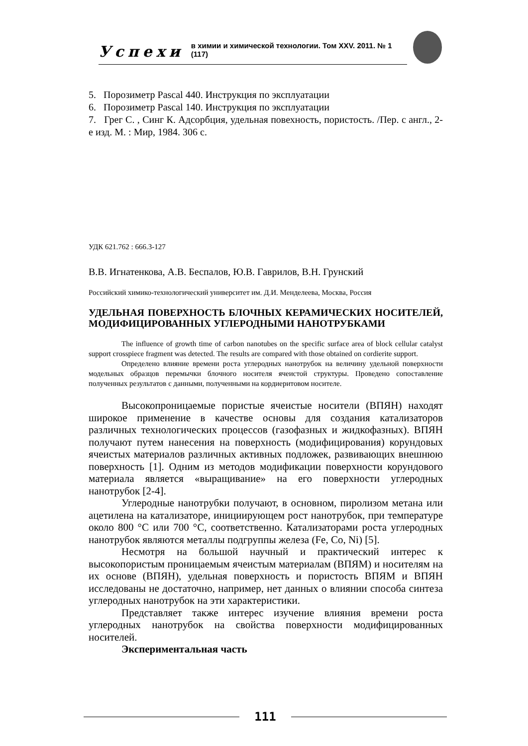Успехи в химии и химической технологии. Том XXV. 2011. № 1 (117)
5. Порозиметр Pascal 440. Инструкция по эксплуатации
6. Порозиметр Pascal 140. Инструкция по эксплуатации
7. Грег С. , Синг К. Адсорбция, удельная повехность, пористость. /Пер. с англ., 2-е изд. М. : Мир, 1984. 306 с.
УДК 621.762 : 666.3-127
В.В. Игнатенкова, А.В. Беспалов, Ю.В. Гаврилов, В.Н. Грунский
Российский химико-технологический университет им. Д.И. Менделеева, Москва, Россия
УДЕЛЬНАЯ ПОВЕРХНОСТЬ БЛОЧНЫХ КЕРАМИЧЕСКИХ НОСИТЕЛЕЙ, МОДИФИЦИРОВАННЫХ УГЛЕРОДНЫМИ НАНОТРУБКАМИ
The influence of growth time of carbon nanotubes on the specific surface area of block cellular catalyst support crosspiece fragment was detected. The results are compared with those obtained on cordierite support.
Определено влияние времени роста углеродных нанотрубок на величину удельной поверхности модельных образцов перемычки блочного носителя ячеистой структуры. Проведено сопоставление полученных результатов с данными, полученными на кордиеритовом носителе.
Высокопроницаемые пористые ячеистые носители (ВПЯН) находят широкое применение в качестве основы для создания катализаторов различных технологических процессов (газофазных и жидкофазных). ВПЯН получают путем нанесения на поверхность (модифицирования) корундовых ячеистых материалов различных активных подложек, развивающих внешнюю поверхность [1]. Одним из методов модификации поверхности корундового материала является «выращивание» на его поверхности углеродных нанотрубок [2-4].
Углеродные нанотрубки получают, в основном, пиролизом метана или ацетилена на катализаторе, инициирующем рост нанотрубок, при температуре около 800 °С или 700 °С, соответственно. Катализаторами роста углеродных нанотрубок являются металлы подгруппы железа (Fe, Co, Ni) [5].
Несмотря на большой научный и практический интерес к высокопористым проницаемым ячеистым материалам (ВПЯМ) и носителям на их основе (ВПЯН), удельная поверхность и пористость ВПЯМ и ВПЯН исследованы не достаточно, например, нет данных о влиянии способа синтеза углеродных нанотрубок на эти характеристики.
Представляет также интерес изучение влияния времени роста углеродных нанотрубок на свойства поверхности модифицированных носителей.
Экспериментальная часть
111